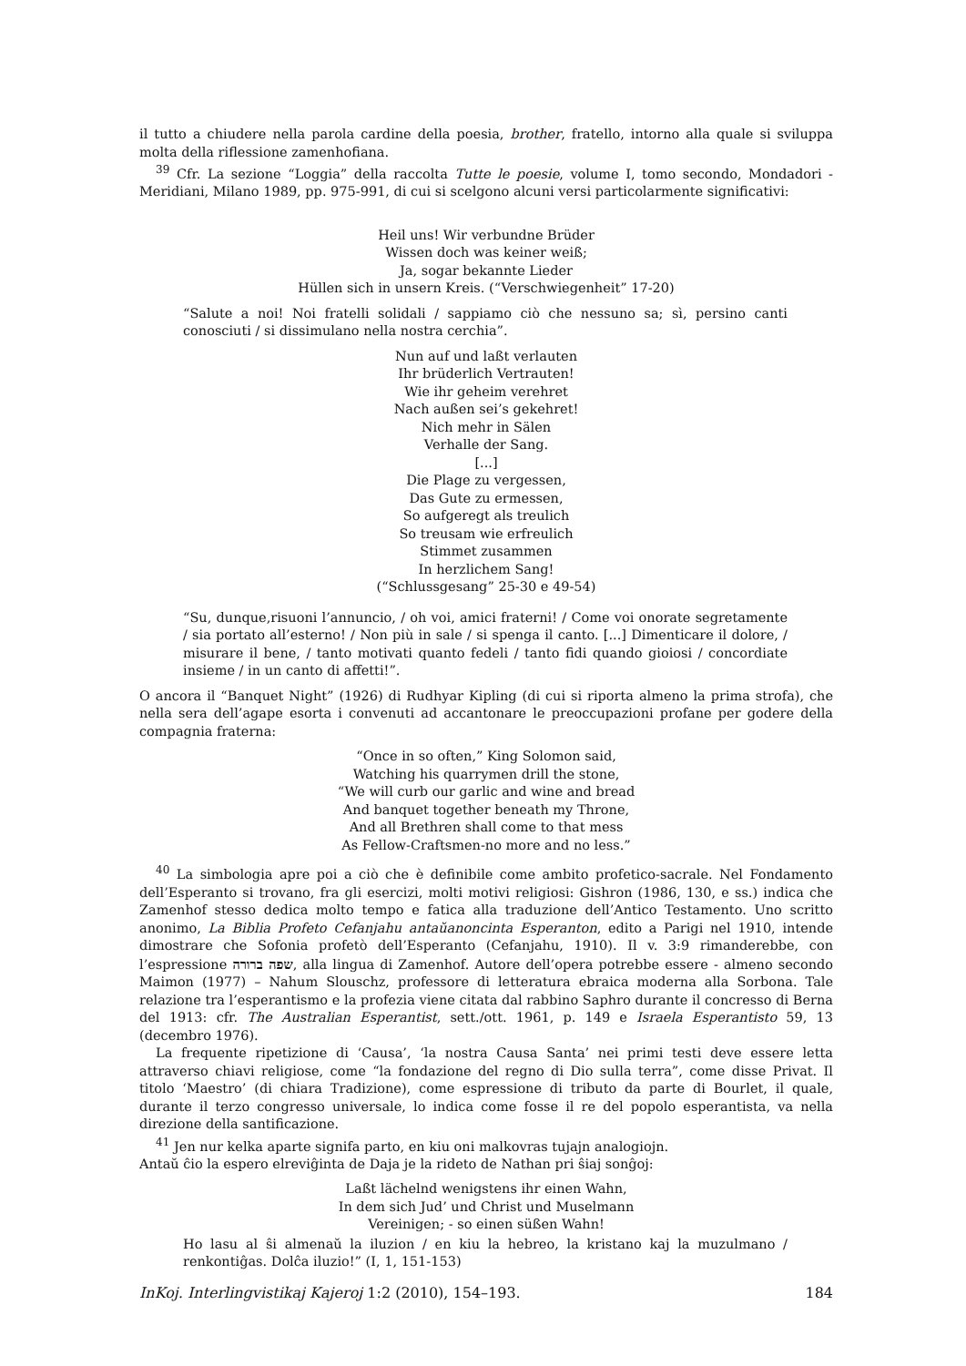il tutto a chiudere nella parola cardine della poesia, brother, fratello, intorno alla quale si sviluppa molta della riflessione zamenhofiana.
<sup>39</sup> Cfr. La sezione “Loggia” della raccolta Tutte le poesie, volume I, tomo secondo, Mondadori - Meridiani, Milano 1989, pp. 975-991, di cui si scelgono alcuni versi particolarmente significativi:
Heil uns! Wir verbundne Brüder
Wissen doch was keiner weiß;
Ja, sogar bekannte Lieder
Hüllen sich in unsern Kreis. (“Verschwiegenheit” 17-20)
“Salute a noi! Noi fratelli solidali / sappiamo ciò che nessuno sa; sì, persino canti conosciuti / si dissimulano nella nostra cerchia”.
Nun auf und laßt verlauten
Ihr brüderlich Vertrauten!
Wie ihr geheim verehret
Nach außen sei’s gekehret!
Nich mehr in Sälen
Verhalle der Sang.
[...]
Die Plage zu vergessen,
Das Gute zu ermessen,
So aufgeregt als treulich
So treusam wie erfreulich
Stimmet zusammen
In herzlichem Sang!
(“Schlussgesang” 25-30 e 49-54)
“Su, dunque,risuoni l’annuncio, / oh voi, amici fraterni! / Come voi onorate segretamente / sia portato all’esterno! / Non più in sale / si spenga il canto. [...] Dimenticare il dolore, / misurare il bene, / tanto motivati quanto fedeli / tanto fidi quando gioiosi / concordiate insieme / in un canto di affetti!”.
O ancora il “Banquet Night” (1926) di Rudhyar Kipling (di cui si riporta almeno la prima strofa), che nella sera dell’agape esorta i convenuti ad accantonare le preoccupazioni profane per godere della compagnia fraterna:
“Once in so often,” King Solomon said,
Watching his quarrymen drill the stone,
“We will curb our garlic and wine and bread
And banquet together beneath my Throne,
And all Brethren shall come to that mess
As Fellow-Craftsmen-no more and no less.”
<sup>40</sup> La simbologia apre poi a ciò che è definibile come ambito profetico-sacrale. Nel Fondamento dell’Esperanto si trovano, fra gli esercizi, molti motivi religiosi: Gishron (1986, 130, e ss.) indica che Zamenhof stesso dedica molto tempo e fatica alla traduzione dell’Antico Testamento. Uno scritto anonimo, La Biblia Profeto Cefanjahu antaŭanoncinta Esperanton, edito a Parigi nel 1910, intende dimostrare che Sofonia profetò dell’Esperanto (Cefanjahu, 1910). Il v. 3:9 rimanderebbe, con l’espressione שפה ברורה, alla lingua di Zamenhof. Autore dell’opera potrebbe essere - almeno secondo Maimon (1977) – Nahum Slouschz, professore di letteratura ebraica moderna alla Sorbona. Tale relazione tra l’esperantismo e la profezia viene citata dal rabbino Saphro durante il concresso di Berna del 1913: cfr. The Australian Esperantist, sett./ott. 1961, p. 149 e Israela Esperantisto 59, 13 (decembro 1976).
La frequente ripetizione di ‘Causa’, ‘la nostra Causa Santa’ nei primi testi deve essere letta attraverso chiavi religiose, come “la fondazione del regno di Dio sulla terra”, come disse Privat. Il titolo ‘Maestro’ (di chiara Tradizione), come espressione di tributo da parte di Bourlet, il quale, durante il terzo congresso universale, lo indica come fosse il re del popolo esperantista, va nella direzione della santificazione.
<sup>41</sup> Jen nur kelka aparte signifa parto, en kiu oni malkovras tujajn analogiojn.
Antaŭ ĉio la espero elreviĝinta de Daja je la rideto de Nathan pri ŝiaj sonĝoj:
Laßt lächelnd wenigstens ihr einen Wahn,
In dem sich Jud’ und Christ und Muselmann
Vereinigen; - so einen süßen Wahn!
Ho lasu al ŝi almenaŭ la iluzion / en kiu la hebreo, la kristano kaj la muzulmano / renkontiĝas. Dolĉa iluzio!” (I, 1, 151-153)
InKoj. Interlingvistikaj Kajeroj 1:2 (2010), 154–193. 184